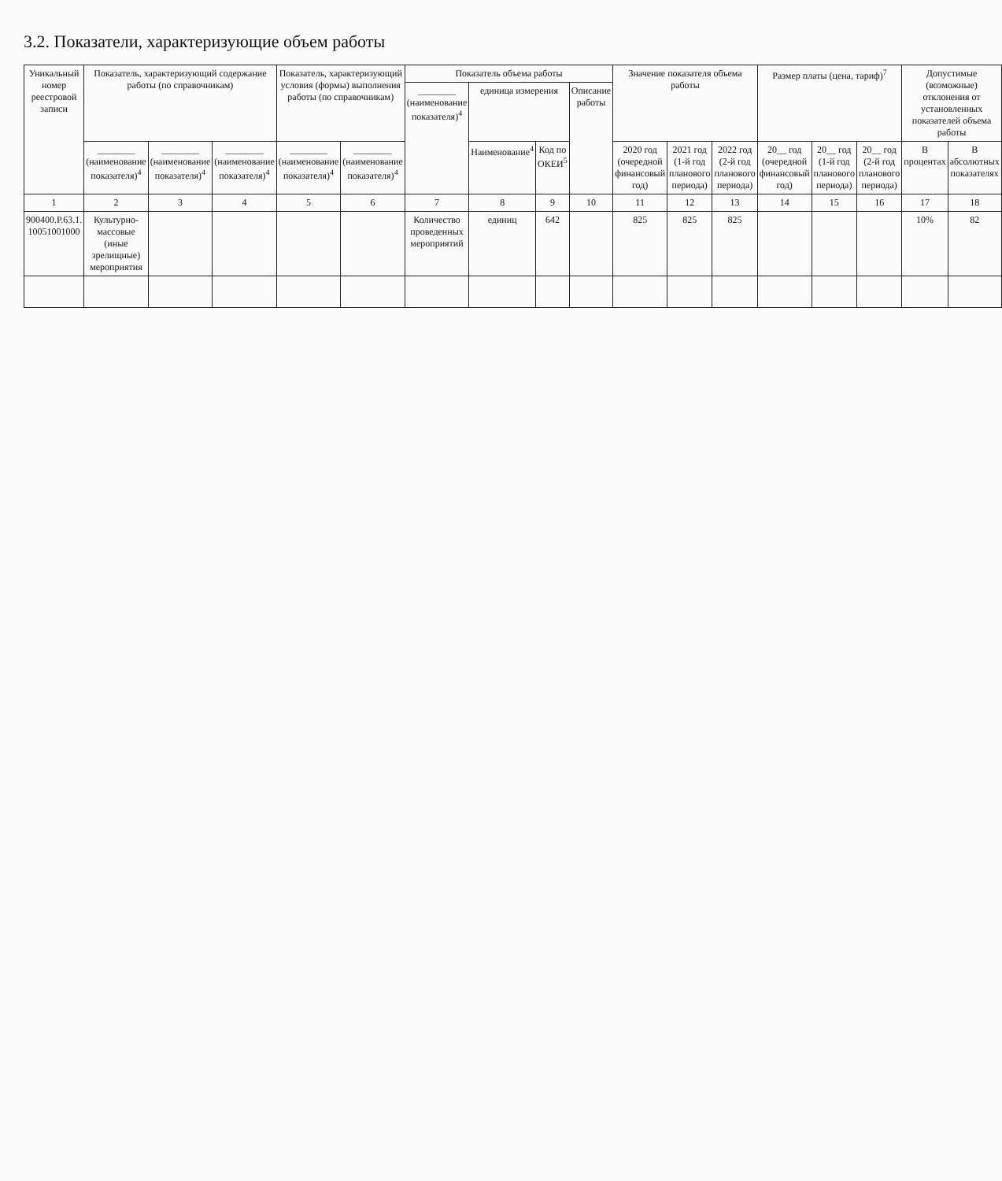3.2. Показатели, характеризующие объем работы
| Уникальный номер реестровой записи | Показатель, характеризующий содержание работы (по справочникам) | | | Показатель, характеризующий условия (формы) выполнения работы (по справочникам) | | Показатель объема работы | | | | Значение показателя объема работы | | | Размер платы (цена, тариф)<sup>7</sup> | | | Допустимые (возможные) отклонения от установленных показателей объема работы | |
| --- | --- | --- | --- | --- | --- | --- | --- | --- | --- | --- | --- | --- | --- | --- | --- | --- | --- |
| | | | | | | ________ (наименование показателя)<sup>4</sup> | единица измерения | | Описание работы | | | | | | | | |
| | ________ (наименование показателя)<sup>4</sup> | ________ (наименование показателя)<sup>4</sup> | ________ (наименование показателя)<sup>4</sup> | ________ (наименование показателя)<sup>4</sup> | ________ (наименование показателя)<sup>4</sup> | | Наименование<sup>4</sup> | Код по ОКЕИ<sup>5</sup> | | 2020 год (очередной финансовый год) | 2021 год (1-й год планового периода) | 2022 год (2-й год планового периода) | 20__ год (очередной финансовый год) | 20__ год (1-й год планового периода) | 20__ год (2-й год планового периода) | В процентах | В абсолютных показателях |
| 1 | 2 | 3 | 4 | 5 | 6 | 7 | 8 | 9 | 10 | 11 | 12 | 13 | 14 | 15 | 16 | 17 | 18 |
| 900400.Р.63.1. 10051001000 | Культурно-массовые (иные зрелищные) мероприятия | | | | | Количество проведенных мероприятий | единиц | 642 | | 825 | 825 | 825 | | | | 10% | 82 |